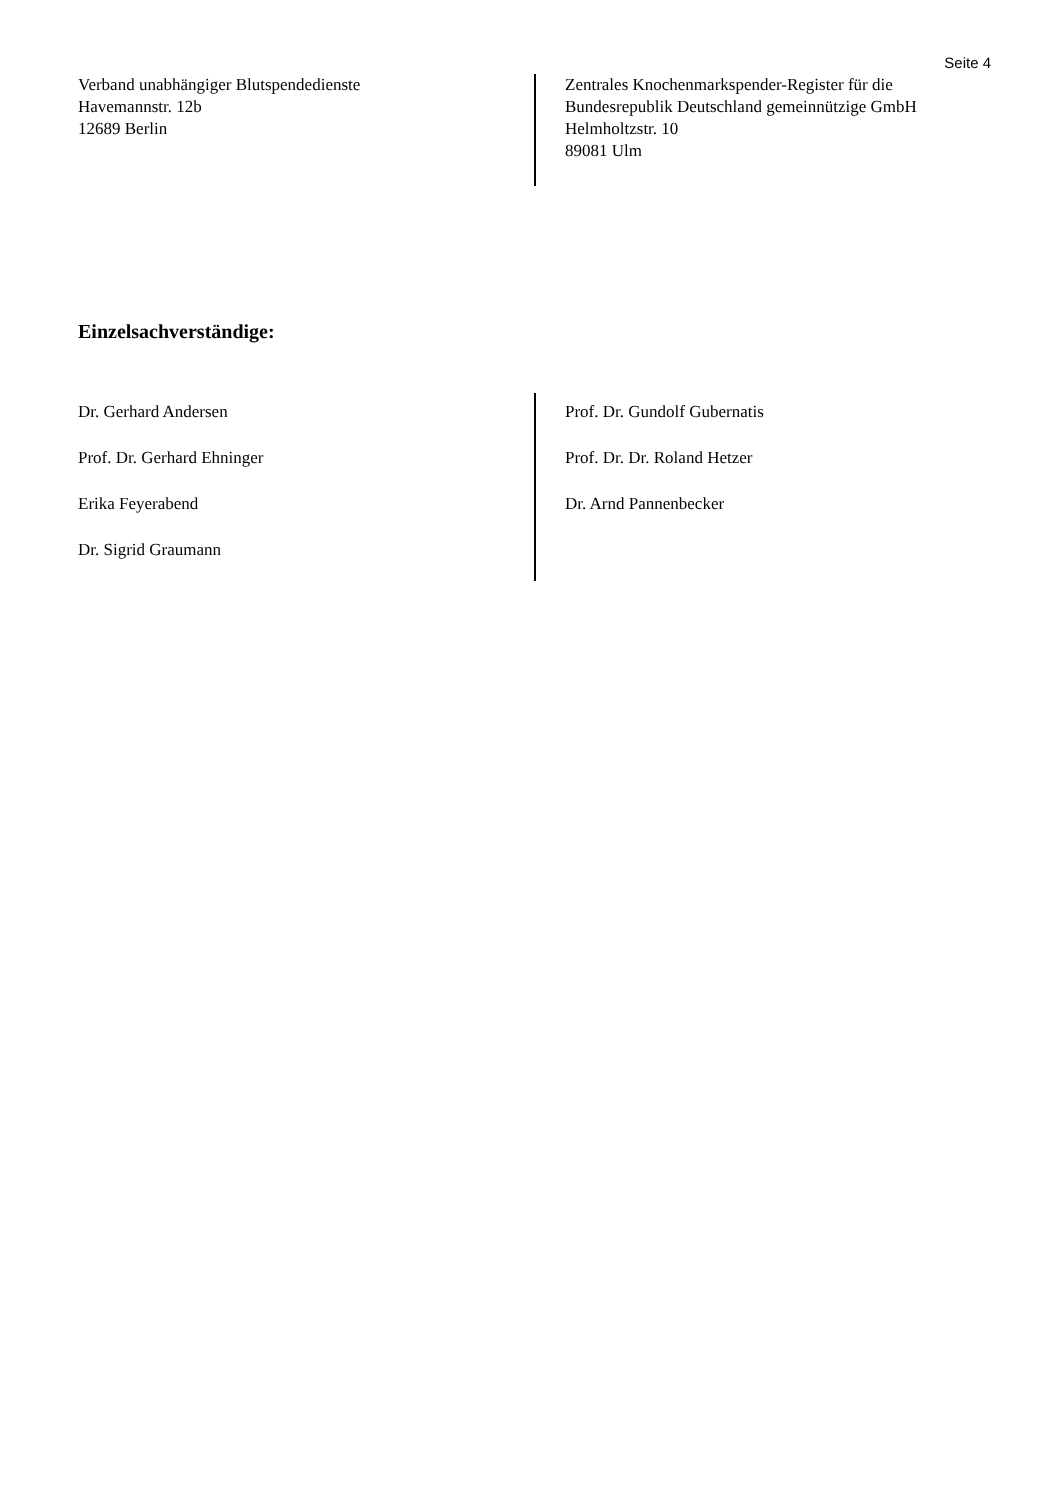Seite 4
Verband unabhängiger Blutspendedienste
Havemannstr. 12b
12689 Berlin
Zentrales Knochenmarkspender-Register für die
Bundesrepublik Deutschland gemeinnützige GmbH
Helmholtzstr. 10
89081 Ulm
Einzelsachverständige:
Dr. Gerhard Andersen
Prof. Dr. Gerhard Ehninger
Erika Feyerabend
Dr. Sigrid Graumann
Prof. Dr. Gundolf Gubernatis
Prof. Dr. Dr. Roland Hetzer
Dr. Arnd Pannenbecker